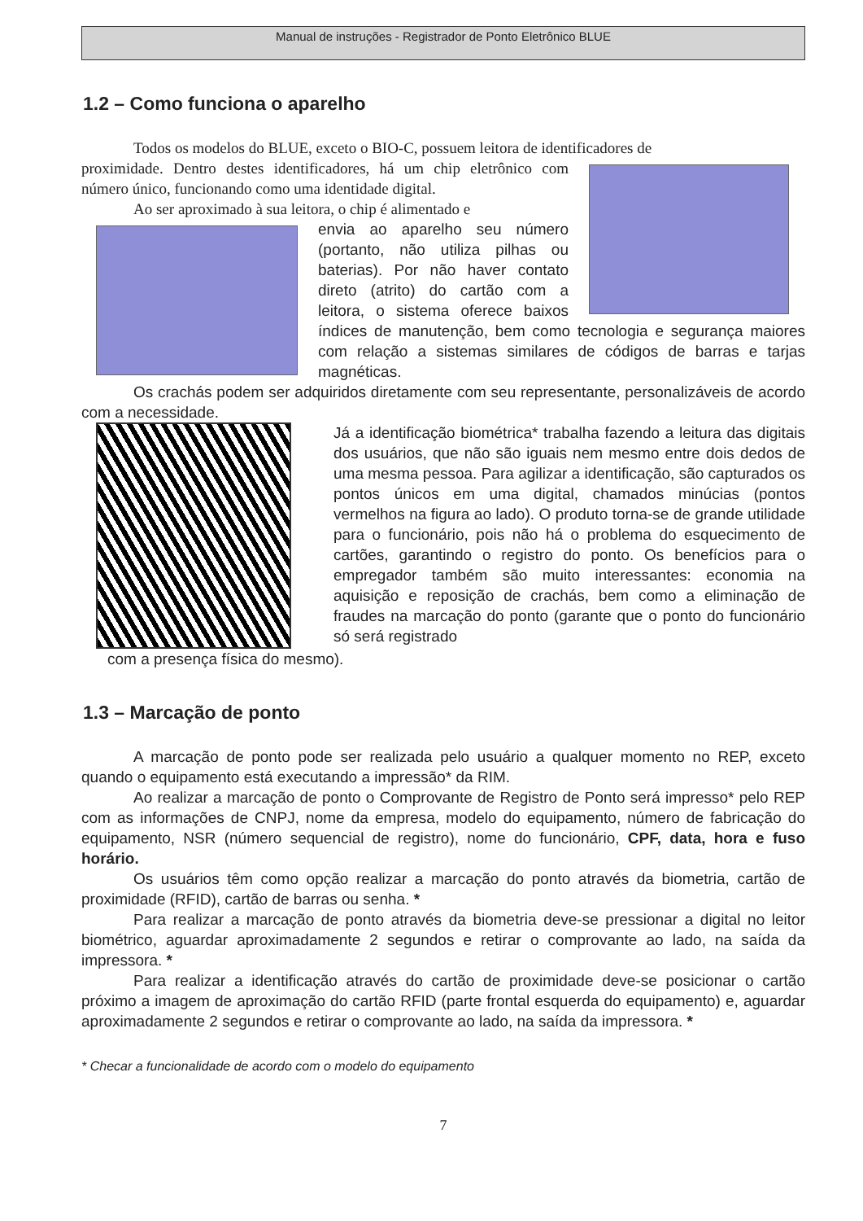Manual de instruções - Registrador de Ponto Eletrônico BLUE
1.2 – Como funciona o aparelho
Todos os modelos do BLUE, exceto o BIO-C, possuem leitora de identificadores de
proximidade. Dentro destes identificadores, há um chip eletrônico com número único, funcionando como uma identidade digital.
Ao ser aproximado à sua leitora, o chip é alimentado e
envia ao aparelho seu número (portanto, não utiliza pilhas ou baterias). Por não haver contato direto (atrito) do cartão com a leitora, o sistema oferece baixos índices de manutenção, bem como tecnologia e segurança maiores com relação a sistemas similares de códigos de barras e tarjas magnéticas.
Os crachás podem ser adquiridos diretamente com seu representante, personalizáveis de acordo com a necessidade.
Já a identificação biométrica* trabalha fazendo a leitura das digitais dos usuários, que não são iguais nem mesmo entre dois dedos de uma mesma pessoa. Para agilizar a identificação, são capturados os pontos únicos em uma digital, chamados minúcias (pontos vermelhos na figura ao lado). O produto torna-se de grande utilidade para o funcionário, pois não há o problema do esquecimento de cartões, garantindo o registro do ponto. Os benefícios para o empregador também são muito interessantes: economia na aquisição e reposição de crachás, bem como a eliminação de fraudes na marcação do ponto (garante que o ponto do funcionário só será registrado
com a presença física do mesmo).
1.3 – Marcação de ponto
A marcação de ponto pode ser realizada pelo usuário a qualquer momento no REP, exceto quando o equipamento está executando a impressão* da RIM.
Ao realizar a marcação de ponto o Comprovante de Registro de Ponto será impresso* pelo REP com as informações de CNPJ, nome da empresa, modelo do equipamento, número de fabricação do equipamento, NSR (número sequencial de registro), nome do funcionário, CPF, data, hora e fuso horário.
Os usuários têm como opção realizar a marcação do ponto através da biometria, cartão de proximidade (RFID), cartão de barras ou senha. *
Para realizar a marcação de ponto através da biometria deve-se pressionar a digital no leitor biométrico, aguardar aproximadamente 2 segundos e retirar o comprovante ao lado, na saída da impressora. *
Para realizar a identificação através do cartão de proximidade deve-se posicionar o cartão próximo a imagem de aproximação do cartão RFID (parte frontal esquerda do equipamento) e, aguardar aproximadamente 2 segundos e retirar o comprovante ao lado, na saída da impressora. *
* Checar a funcionalidade de acordo com o modelo do equipamento
7